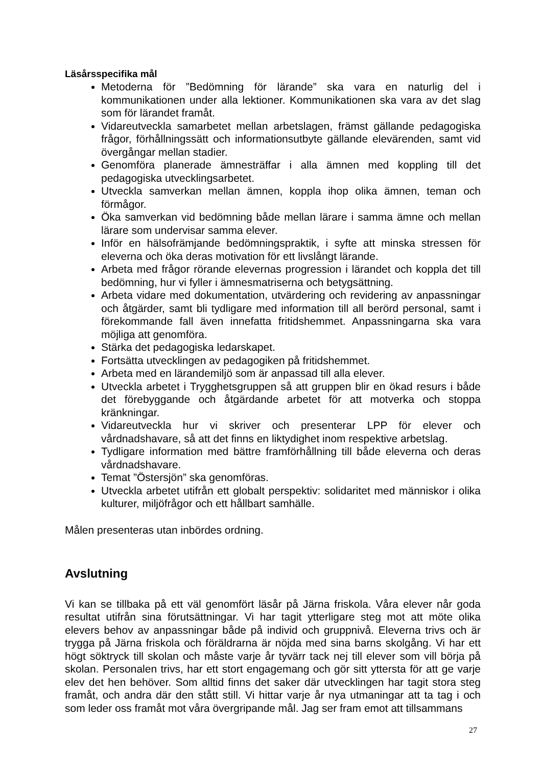Läsårsspecifika mål
Metoderna för ”Bedömning för lärande” ska vara en naturlig del i kommunikationen under alla lektioner. Kommunikationen ska vara av det slag som för lärandet framåt.
Vidareutveckla samarbetet mellan arbetslagen, främst gällande pedagogiska frågor, förhållningssätt och informationsutbyte gällande elevärenden, samt vid övergångar mellan stadier.
Genomföra planerade ämnesträffar i alla ämnen med koppling till det pedagogiska utvecklingsarbetet.
Utveckla samverkan mellan ämnen, koppla ihop olika ämnen, teman och förmågor.
Öka samverkan vid bedömning både mellan lärare i samma ämne och mellan lärare som undervisar samma elever.
Inför en hälsofrämjande bedömningspraktik, i syfte att minska stressen för eleverna och öka deras motivation för ett livslångt lärande.
Arbeta med frågor rörande elevernas progression i lärandet och koppla det till bedömning, hur vi fyller i ämnesmatriserna och betygsättning.
Arbeta vidare med dokumentation, utvärdering och revidering av anpassningar och åtgärder, samt bli tydligare med information till all berörd personal, samt i förekommande fall även innefatta fritidshemmet. Anpassningarna ska vara möjliga att genomföra.
Stärka det pedagogiska ledarskapet.
Fortsätta utvecklingen av pedagogiken på fritidshemmet.
Arbeta med en lärandemiljö som är anpassad till alla elever.
Utveckla arbetet i Trygghetsgruppen så att gruppen blir en ökad resurs i både det förebyggande och åtgärdande arbetet för att motverka och stoppa kränkningar.
Vidareutveckla hur vi skriver och presenterar LPP för elever och vårdnadshavare, så att det finns en liktydighet inom respektive arbetslag.
Tydligare information med bättre framförhållning till både eleverna och deras vårdnadshavare.
Temat ”Östersjön” ska genomföras.
Utveckla arbetet utifrån ett globalt perspektiv: solidaritet med människor i olika kulturer, miljöfrågor och ett hållbart samhälle.
Målen presenteras utan inbördes ordning.
Avslutning
Vi kan se tillbaka på ett väl genomfört läsår på Järna friskola. Våra elever når goda resultat utifrån sina förutsättningar. Vi har tagit ytterligare steg mot att möte olika elevers behov av anpassningar både på individ och gruppnivå. Eleverna trivs och är trygga på Järna friskola och föräldrarna är nöjda med sina barns skolgång. Vi har ett högt söktryck till skolan och måste varje år tyvärr tack nej till elever som vill börja på skolan. Personalen trivs, har ett stort engagemang och gör sitt yttersta för att ge varje elev det hen behöver. Som alltid finns det saker där utvecklingen har tagit stora steg framåt, och andra där den stått still. Vi hittar varje år nya utmaningar att ta tag i och som leder oss framåt mot våra övergripande mål. Jag ser fram emot att tillsammans
27